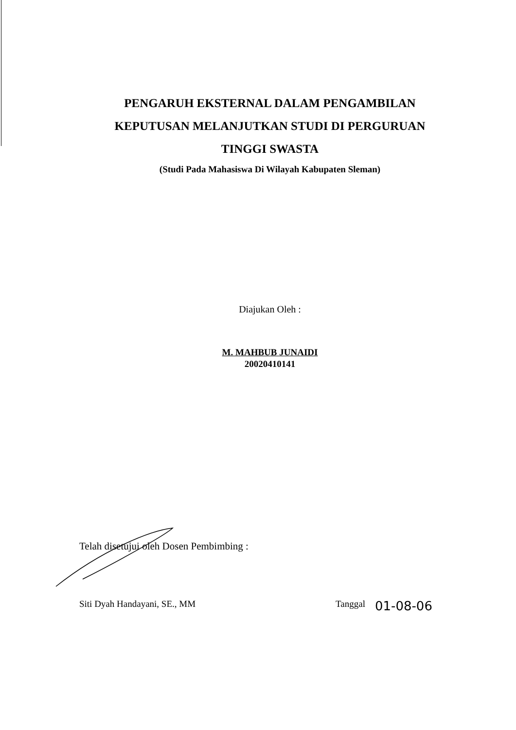PENGARUH EKSTERNAL DALAM PENGAMBILAN KEPUTUSAN MELANJUTKAN STUDI DI PERGURUAN TINGGI SWASTA
(Studi Pada Mahasiswa Di Wilayah Kabupaten Sleman)
Diajukan Oleh :
M. MAHBUB JUNAIDI
20020410141
Telah disetujui oleh Dosen Pembimbing :
Siti Dyah Handayani, SE., MM Tanggal 01-08-06